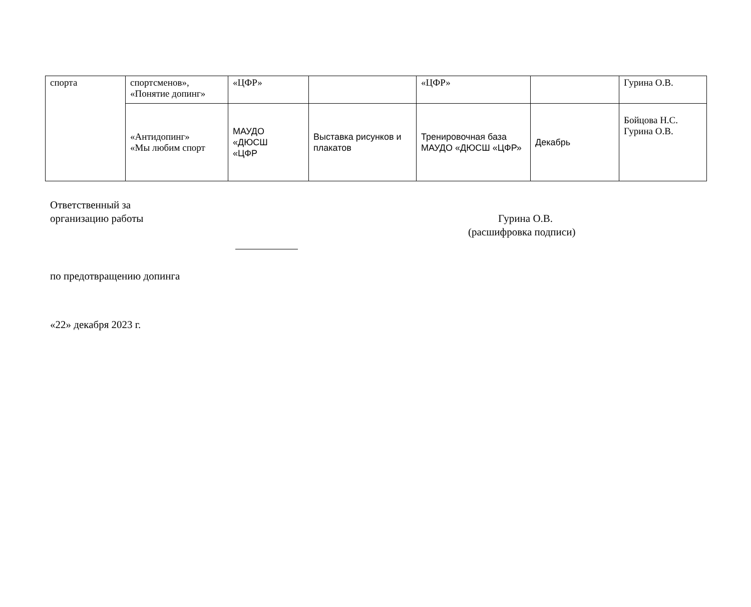| спорта | спортсменов», «Понятие допинг» | «ЦФР» | | «ЦФР» | | Гурина О.В. |
| | «Антидопинг» «Мы любим спорт | МАУДО «ДЮСШ «ЦФР | Выставка рисунков и плакатов | Тренировочная база МАУДО «ДЮСШ «ЦФР» | Декабрь | Бойцова Н.С. Гурина О.В. |
Ответственный за
организацию работы Гурина О.В.
(расшифровка подписи)
по предотвращению допинга
«22» декабря 2023 г.